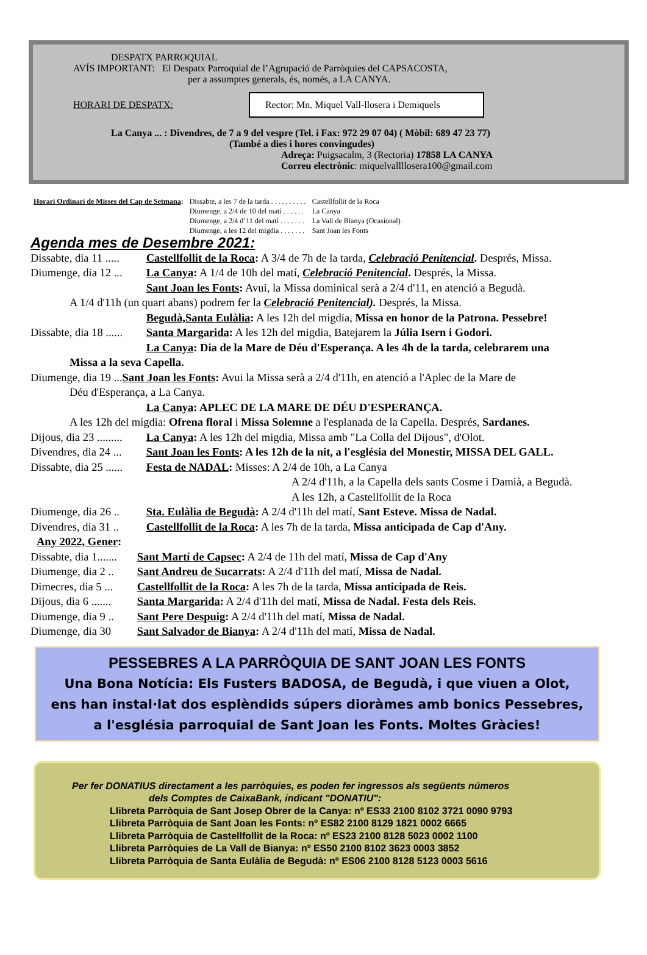DESPATX PARROQUIAL
AVÍS IMPORTANT: El Despatx Parroquial de l’Agrupació de Parròquies del CAPSACOSTA,
per a assumptes generals, és, només, a LA CANYA.
HORARI DE DESPATX: Rector: Mn. Miquel Vall-llosera i Demiquels
La Canya ... : Divendres, de 7 a 9 del vespre (Tel. i Fax: 972 29 07 04) ( Mòbil: 689 47 23 77)
(També a dies i hores convingudes)
Adreça: Puigsacalm, 3 (Rectoria) 17858 LA CANYA
Correu electrònic: miquelvallllosera100@gmail.com
| Horari Ordinari de Misses del Cap de Setmana : | Dissabte, a les 7 de la tarda . . . . . . . . . . | Castellfollit de la Roca |
| | Diumenge, a 2/4 de 10 del matí . . . . . . | La Canya |
| | Diumenge, a 2/4 d’11 del matí . . . . . . . | La Vall de Bianya (Ocasional) |
| | Diumenge, a les 12 del migdia . . . . . . . | Sant Joan les Fonts |
Agenda mes de Desembre 2021:
Dissabte, dia 11 ..... Castellfollit de la Roca: A 3/4 de 7h de la tarda, Celebració Penitencial. Després, Missa.
Diumenge, dia 12 ... La Canya: A 1/4 de 10h del matí, Celebració Penitencial. Després, la Missa.
Sant Joan les Fonts: Avui, la Missa dominical serà a 2/4 d'11, en atenció a Begudà.
A 1/4 d'11h (un quart abans) podrem fer la Celebració Penitencial). Després, la Missa.
Begudà,Santa Eulàlia: A les 12h del migdia, Missa en honor de la Patrona. Pessebre!
Dissabte, dia 18 ...... Santa Margarida: A les 12h del migdia, Batejarem la Júlia Isern i Godori.
La Canya: Dia de la Mare de Déu d'Esperança. A les 4h de la tarda, celebrarem una
Missa a la seva Capella.
Diumenge, dia 19 ...Sant Joan les Fonts: Avui la Missa serà a 2/4 d'11h, en atenció a l'Aplec de la Mare de
Déu d'Esperança, a La Canya.
La Canya: APLEC DE LA MARE DE DÉU D'ESPERANÇA.
A les 12h del migdia: Ofrena floral i Missa Solemne a l'esplanada de la Capella. Després, Sardanes.
Dijous, dia 23 ......... La Canya: A les 12h del migdia, Missa amb "La Colla del Dijous", d'Olot.
Divendres, dia 24 ... Sant Joan les Fonts: A les 12h de la nit, a l'església del Monestir, MISSA DEL GALL.
Dissabte, dia 25 ...... Festa de NADAL: Misses: A 2/4 de 10h, a La Canya
A 2/4 d'11h, a la Capella dels sants Cosme i Damià, a Begudà.
A les 12h, a Castellfollit de la Roca
Diumenge, dia 26 .. Sta. Eulàlia de Begudà: A 2/4 d'11h del matí, Sant Esteve. Missa de Nadal.
Divendres, dia 31 .. Castellfollit de la Roca: A les 7h de la tarda, Missa anticipada de Cap d'Any.
Any 2022, Gener:
Dissabte, dia 1....... Sant Martí de Capsec: A 2/4 de 11h del matí, Missa de Cap d'Any
Diumenge, dia 2 .. Sant Andreu de Sucarrats: A 2/4 d'11h del matí, Missa de Nadal.
Dimecres, dia 5 ... Castellfollit de la Roca: A les 7h de la tarda, Missa anticipada de Reis.
Dijous, dia 6 ....... Santa Margarida: A 2/4 d'11h del matí, Missa de Nadal. Festa dels Reis.
Diumenge, dia 9 .. Sant Pere Despuig: A 2/4 d'11h del matí, Missa de Nadal.
Diumenge, dia 30 Sant Salvador de Bianya: A 2/4 d'11h del matí, Missa de Nadal.
PESSEBRES A LA PARRÒQUIA DE SANT JOAN LES FONTS
Una Bona Notícia: Els Fusters BADOSA, de Begudà, i que viuen a Olot,
ens han instal·lat dos esplèndids súpers dioràmes amb bonics Pessebres,
a l'església parroquial de Sant Joan les Fonts. Moltes Gràcies!
Per fer DONATIUS directament a les parròquies, es poden fer ingressos als següents números
dels Comptes de CaixaBank, indicant "DONATIU":
Llibreta Parròquia de Sant Josep Obrer de la Canya: nº ES33 2100 8102 3721 0090 9793
Llibreta Parròquia de Sant Joan les Fonts: nº ES82 2100 8129 1821 0002 6665
Llibreta Parròquia de Castellfollit de la Roca: nº ES23 2100 8128 5023 0002 1100
Llibreta Parròquies de La Vall de Bianya: nº ES50 2100 8102 3623 0003 3852
Llibreta Parròquia de Santa Eulàlia de Begudà: nº ES06 2100 8128 5123 0003 5616